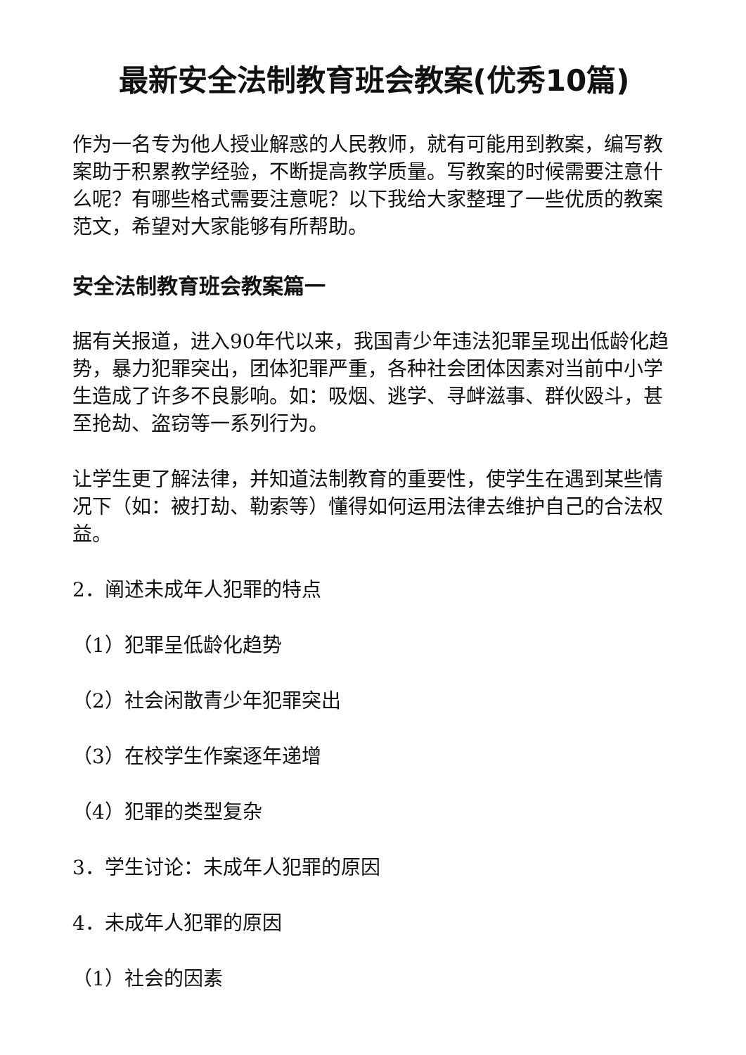最新安全法制教育班会教案(优秀10篇)
作为一名专为他人授业解惑的人民教师，就有可能用到教案，编写教案助于积累教学经验，不断提高教学质量。写教案的时候需要注意什么呢？有哪些格式需要注意呢？以下我给大家整理了一些优质的教案范文，希望对大家能够有所帮助。
安全法制教育班会教案篇一
据有关报道，进入90年代以来，我国青少年违法犯罪呈现出低龄化趋势，暴力犯罪突出，团体犯罪严重，各种社会团体因素对当前中小学生造成了许多不良影响。如：吸烟、逃学、寻衅滋事、群伙殴斗，甚至抢劫、盗窃等一系列行为。
让学生更了解法律，并知道法制教育的重要性，使学生在遇到某些情况下（如：被打劫、勒索等）懂得如何运用法律去维护自己的合法权益。
2．阐述未成年人犯罪的特点
（1）犯罪呈低龄化趋势
（2）社会闲散青少年犯罪突出
（3）在校学生作案逐年递增
（4）犯罪的类型复杂
3．学生讨论：未成年人犯罪的原因
4．未成年人犯罪的原因
（1）社会的因素